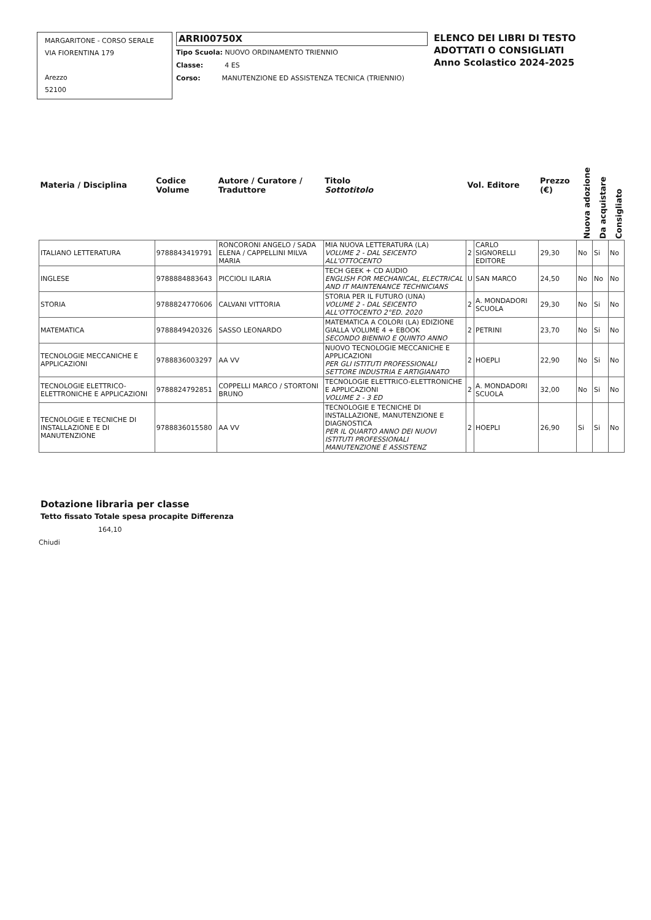MARGARITONE - CORSO SERALE
VIA FIORENTINA 179
Arezzo
52100
ARRI00750X
Tipo Scuola: NUOVO ORDINAMENTO TRIENNIO
Classe: 4 ES
Corso: MANUTENZIONE ED ASSISTENZA TECNICA (TRIENNIO)
ELENCO DEI LIBRI DI TESTO
ADOTTATI O CONSIGLIATI
Anno Scolastico 2024-2025
| Materia / Disciplina | Codice Volume | Autore / Curatore / Traduttore | Titolo Sottotitolo | Vol. Editore | | Prezzo (€) | Nuova adozione | Da acquistare | Consigliato |
| --- | --- | --- | --- | --- | --- | --- | --- | --- | --- |
| ITALIANO LETTERATURA | 9788843419791 | RONCORONI ANGELO / SADA ELENA / CAPPELLINI MILVA MARIA | MIA NUOVA LETTERATURA (LA) VOLUME 2 - DAL SEICENTO ALL'OTTOCENTO | 2 | CARLO SIGNORELLI EDITORE | 29,30 | No | Si | No |
| INGLESE | 9788884883643 | PICCIOLI ILARIA | TECH GEEK + CD AUDIO ENGLISH FOR MECHANICAL, ELECTRICAL AND IT MAINTENANCE TECHNICIANS | U | SAN MARCO | 24,50 | No | No | No |
| STORIA | 9788824770606 | CALVANI VITTORIA | STORIA PER IL FUTURO (UNA) VOLUME 2 - DAL SEICENTO ALL'OTTOCENTO 2°ED. 2020 | 2 | A. MONDADORI SCUOLA | 29,30 | No | Si | No |
| MATEMATICA | 9788849420326 | SASSO LEONARDO | MATEMATICA A COLORI (LA) EDIZIONE GIALLA VOLUME 4 + EBOOK SECONDO BIENNIO E QUINTO ANNO | 2 | PETRINI | 23,70 | No | Si | No |
| TECNOLOGIE MECCANICHE E APPLICAZIONI | 9788836003297 | AA VV | NUOVO TECNOLOGIE MECCANICHE E APPLICAZIONI PER GLI ISTITUTI PROFESSIONALI SETTORE INDUSTRIA E ARTIGIANATO | 2 | HOEPLI | 22,90 | No | Si | No |
| TECNOLOGIE ELETTRICO-ELETTRONICHE E APPLICAZIONI | 9788824792851 | COPPELLI MARCO / STORTONI BRUNO | TECNOLOGIE ELETTRICO-ELETTRONICHE E APPLICAZIONI VOLUME 2 - 3 ED | 2 | A. MONDADORI SCUOLA | 32,00 | No | Si | No |
| TECNOLOGIE E TECNICHE DI INSTALLAZIONE E DI MANUTENZIONE | 9788836015580 | AA VV | TECNOLOGIE E TECNICHE DI INSTALLAZIONE, MANUTENZIONE E DIAGNOSTICA PER IL QUARTO ANNO DEI NUOVI ISTITUTI PROFESSIONALI MANUTENZIONE E ASSISTENZ | 2 | HOEPLI | 26,90 | Si | Si | No |
Dotazione libraria per classe
Tetto fissato Totale spesa procapite Differenza
164,10
Chiudi